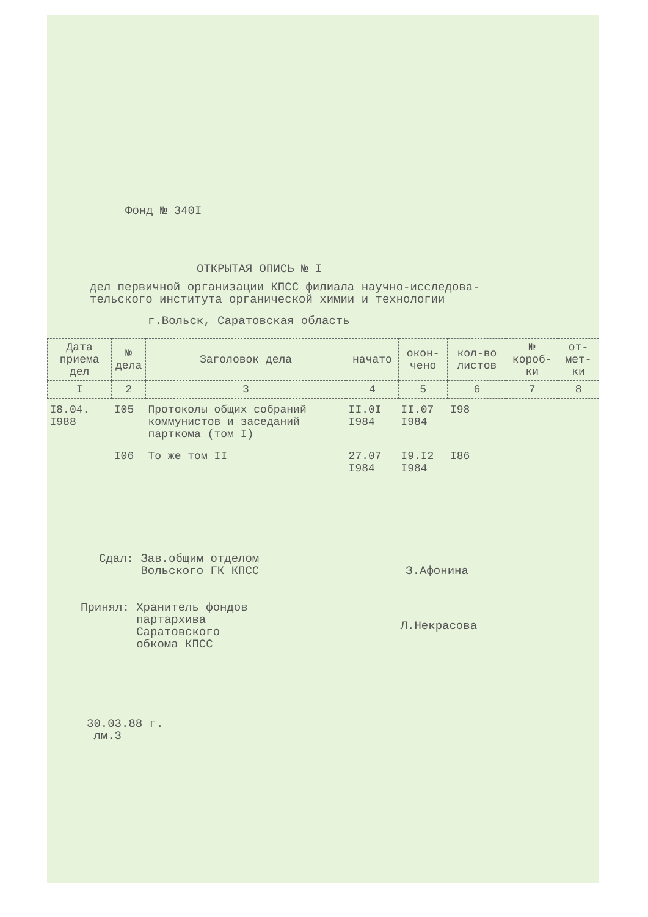Фонд № 340I
ОТКРЫТАЯ ОПИСЬ № I
дел первичной организации КПСС филиала научно-исследова-
тельского института органической химии и технологии
г.Вольск, Саратовская область
| Дата приема дел | № дела | Заголовок дела | начато | окон-чено | кол-во листов | № короб-ки | от-мет-ки |
| --- | --- | --- | --- | --- | --- | --- | --- |
| I | 2 | 3 | 4 | 5 | 6 | 7 | 8 |
| I8.04. I988 | I05 | Протоколы общих собраний коммунистов и заседаний парткома (том I) | II.0I I984 | II.07 I984 | I98 | | |
| | I06 | То же том II | 27.07 I984 | I9.I2 I984 | I86 | | |
Сдал: Зав.общим отделом
Вольского ГК КПСС
З.Афонина
Принял: Хранитель фондов
партархива
Саратовского
обкома КПСС
Л.Некрасова
30.03.88 г.
лм.3